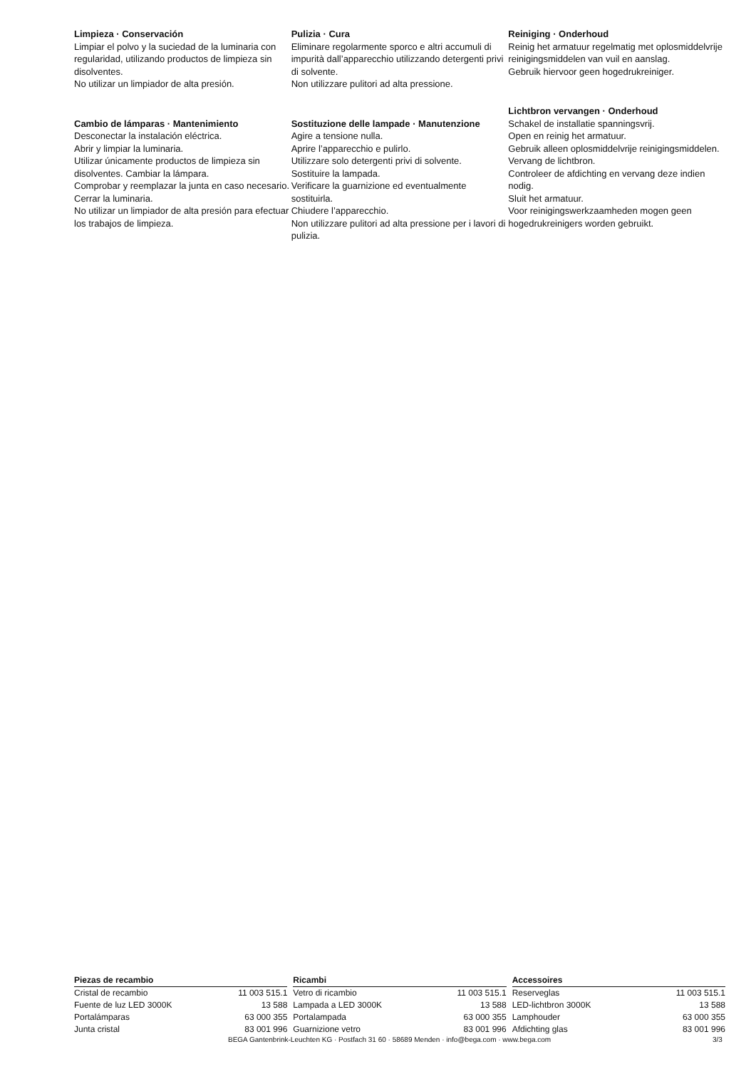Limpieza · Conservación
Limpiar el polvo y la suciedad de la luminaria con regularidad, utilizando productos de limpieza sin disolventes.
No utilizar un limpiador de alta presión.
Cambio de lámparas · Mantenimiento
Desconectar la instalación eléctrica.
Abrir y limpiar la luminaria.
Utilizar únicamente productos de limpieza sin disolventes. Cambiar la lámpara.
Comprobar y reemplazar la junta en caso necesario.
Cerrar la luminaria.
No utilizar un limpiador de alta presión para efectuar los trabajos de limpieza.
Pulizia · Cura
Eliminare regolarmente sporco e altri accumuli di impurità dall’apparecchio utilizzando detergenti privi di solvente.
Non utilizzare pulitori ad alta pressione.
Sostituzione delle lampade · Manutenzione
Agire a tensione nulla.
Aprire l’apparecchio e pulirlo.
Utilizzare solo detergenti privi di solvente.
Sostituire la lampada.
Verificare la guarnizione ed eventualmente sostituirla.
Chiudere l’apparecchio.
Non utilizzare pulitori ad alta pressione per i lavori di pulizia.
Reiniging · Onderhoud
Reinig het armatuur regelmatig met oplosmiddelvrije reinigingsmiddelen van vuil en aanslag.
Gebruik hiervoor geen hogedrukreiniger.
Lichtbron vervangen · Onderhoud
Schakel de installatie spanningsvrij.
Open en reinig het armatuur.
Gebruik alleen oplosmiddelvrije reinigingsmiddelen. Vervang de lichtbron.
Controleer de afdichting en vervang deze indien nodig.
Sluit het armatuur.
Voor reinigingswerkzaamheden mogen geen hogedrukreinigers worden gebruikt.
| Piezas de recambio | |
| --- | --- |
| Cristal de recambio | 11 003 515.1 |
| Fuente de luz LED 3000K | 13 588 |
| Portalámparas | 63 000 355 |
| Junta cristal | 83 001 996 |
| Ricambi | |
| --- | --- |
| Vetro di ricambio | 11 003 515.1 |
| Lampada a LED 3000K | 13 588 |
| Portalampada | 63 000 355 |
| Guarnizione vetro | 83 001 996 |
| Accessoires | |
| --- | --- |
| Reserveglas | 11 003 515.1 |
| LED-lichtbron 3000K | 13 588 |
| Lamphouder | 63 000 355 |
| Afdichting glas | 83 001 996 |
BEGA Gantenbrink-Leuchten KG · Postfach 31 60 · 58689 Menden · info@bega.com · www.bega.com 3/3